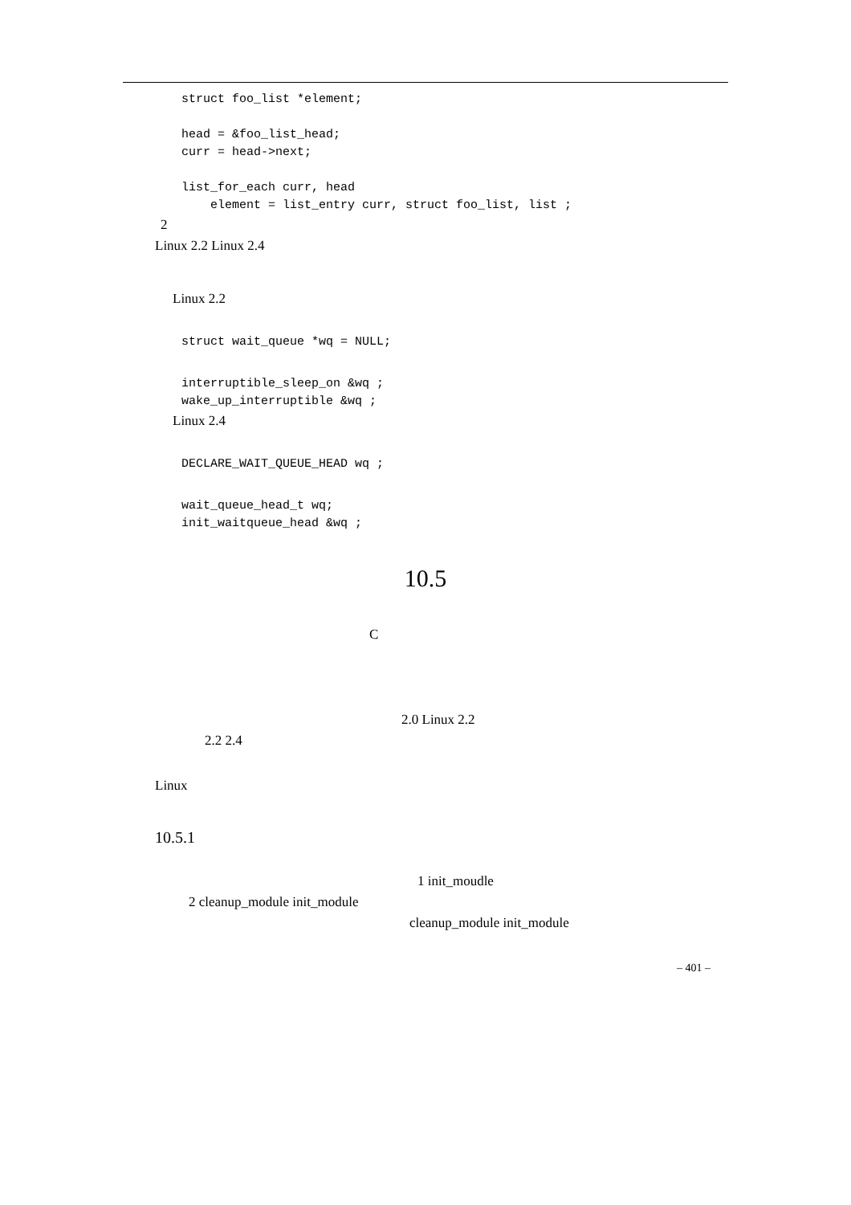struct foo_list *element; head = &foo_list_head; curr = head->next; list_for_each curr, head element = list_entry curr, struct foo_list, list ;
2
Linux 2.2 Linux 2.4
Linux 2.2
struct wait_queue *wq = NULL;
interruptible_sleep_on &wq ; wake_up_interruptible &wq ;
Linux 2.4
DECLARE_WAIT_QUEUE_HEAD wq ;
wait_queue_head_t wq; init_waitqueue_head &wq ;
10.5
C
2.0 Linux 2.2
2.2 2.4
Linux
10.5.1
1 init_moudle
2 cleanup_module init_module
cleanup_module init_module
– 401 –